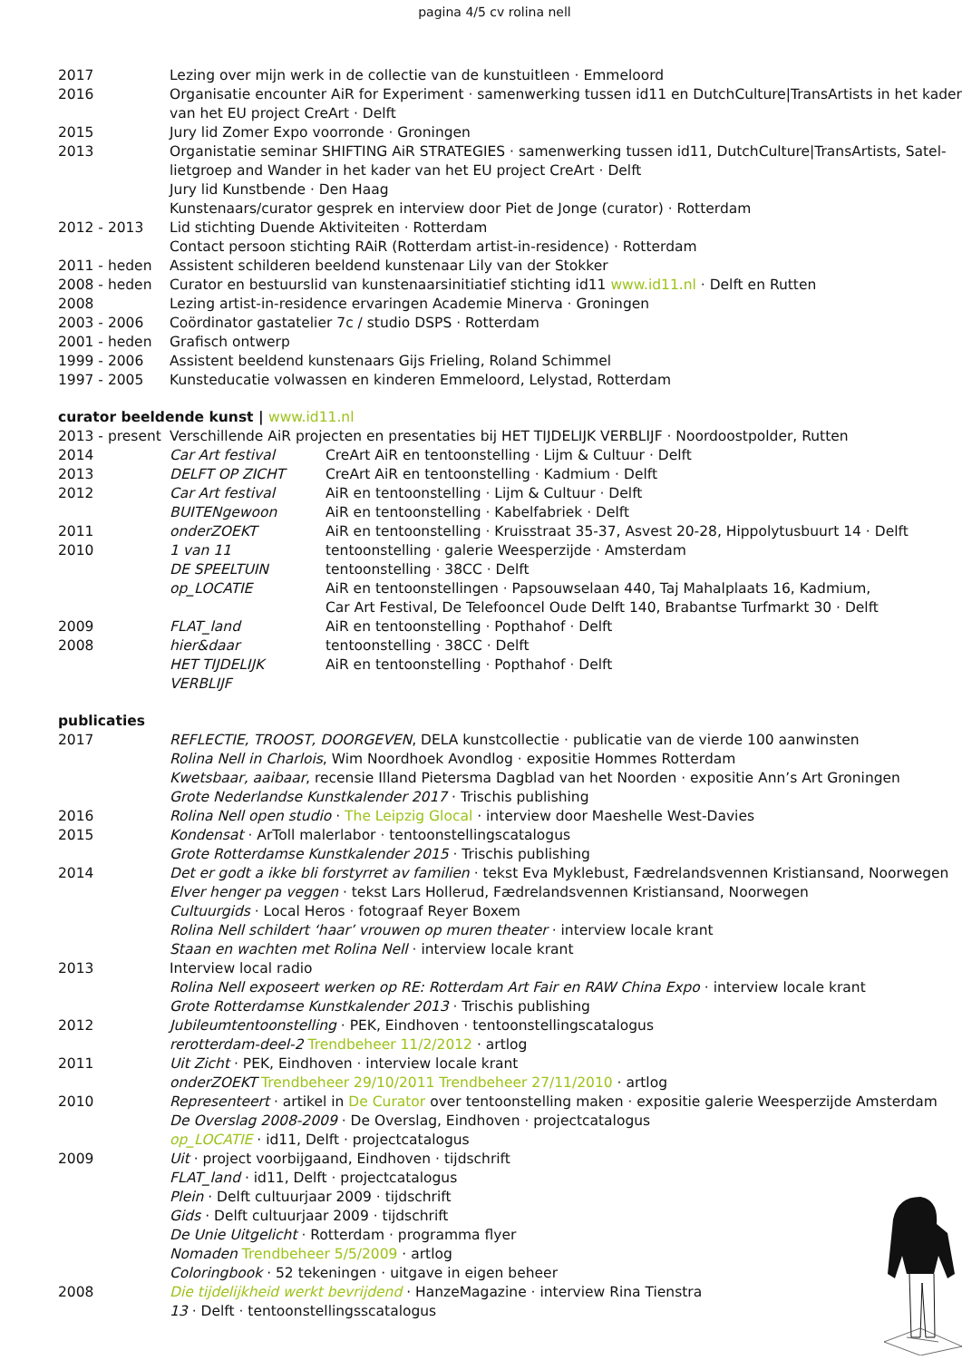pagina 4/5 cv rolina nell
| 2017 | Lezing over mijn werk in de collectie van de kunstuitleen · Emmeloord |
| 2016 | Organisatie encounter AiR for Experiment · samenwerking tussen id11 en DutchCulture/TransArtists in het kader van het EU project CreArt · Delft |
| 2015 | Jury lid Zomer Expo voorronde · Groningen |
| 2013 | Organistatie seminar SHIFTING AiR STRATEGIES · samenwerking tussen id11, DutchCulture/TransArtists, Satel-lietgroep and Wander in het kader van het EU project CreArt · Delft Jury lid Kunstbende · Den Haag Kunstenaars/curator gesprek en interview door Piet de Jonge (curator) · Rotterdam |
| 2012 - 2013 | Lid stichting Duende Aktiviteiten · Rotterdam Contact persoon stichting RAiR (Rotterdam artist-in-residence) · Rotterdam |
| 2011 - heden | Assistent schilderen beeldend kunstenaar Lily van der Stokker |
| 2008 - heden | Curator en bestuurslid van kunstenaarsinitiatief stichting id11 www.id11.nl · Delft en Rutten |
| 2008 | Lezing artist-in-residence ervaringen Academie Minerva · Groningen |
| 2003 - 2006 | Coördinator gastatelier 7c / studio DSPS · Rotterdam |
| 2001 - heden | Grafisch ontwerp |
| 1999 - 2006 | Assistent beeldend kunstenaars Gijs Frieling, Roland Schimmel |
| 1997 - 2005 | Kunsteducatie volwassen en kinderen Emmeloord, Lelystad, Rotterdam |
curator beeldende kunst | www.id11.nl
| 2013 - present | Verschillende AiR projecten en presentaties bij HET TIJDELIJK VERBLIJF · Noordoostpolder, Rutten | |
| 2014 | Car Art festival | CreArt AiR en tentoonstelling · Lijm & Cultuur · Delft |
| 2013 | DELFT OP ZICHT | CreArt AiR en tentoonstelling · Kadmium · Delft |
| 2012 | Car Art festival | AiR en tentoonstelling · Lijm & Cultuur · Delft |
| | BUITENgewoon | AiR en tentoonstelling · Kabelfabriek · Delft |
| 2011 | onderZOEKT | AiR en tentoonstelling · Kruisstraat 35-37, Asvest 20-28, Hippolytusbuurt 14 · Delft |
| 2010 | 1 van 11 | tentoonstelling · galerie Weesperzijde · Amsterdam |
| | DE SPEELTUIN | tentoonstelling · 38CC · Delft |
| | op_LOCATIE | AiR en tentoonstellingen · Papsouwselaan 440, Taj Mahalplaats 16, Kadmium, Car Art Festival, De Telefooncel Oude Delft 140, Brabantse Turfmarkt 30 · Delft |
| 2009 | FLAT_land | AiR en tentoonstelling · Popthahof · Delft |
| 2008 | hier&daar | tentoonstelling · 38CC · Delft |
| | HET TIJDELIJK VERBLIJF | AiR en tentoonstelling · Popthahof · Delft |
publicaties
| 2017 | REFLECTIE, TROOST, DOORGEVEN , DELA kunstcollectie · publicatie van de vierde 100 aanwinsten Rolina Nell in Charlois , Wim Noordhoek Avondlog · expositie Hommes Rotterdam Kwetsbaar, aaibaar , recensie Illand Pietersma Dagblad van het Noorden · expositie Ann’s Art Groningen Grote Nederlandse Kunstkalender 2017 · Trischis publishing |
| 2016 | Rolina Nell open studio · The Leipzig Glocal · interview door Maeshelle West-Davies |
| 2015 | Kondensat · ArToll malerlabor · tentoonstellingscatalogus Grote Rotterdamse Kunstkalender 2015 · Trischis publishing |
| 2014 | Det er godt a ikke bli forstyrret av familien · tekst Eva Myklebust, Fædrelandsvennen Kristiansand, Noorwegen Elver henger pa veggen · tekst Lars Hollerud, Fædrelandsvennen Kristiansand, Noorwegen Cultuurgids · Local Heros · fotograaf Reyer Boxem Rolina Nell schildert ‘haar’ vrouwen op muren theater · interview locale krant Staan en wachten met Rolina Nell · interview locale krant |
| 2013 | Interview local radio Rolina Nell exposeert werken op RE: Rotterdam Art Fair en RAW China Expo · interview locale krant Grote Rotterdamse Kunstkalender 2013 · Trischis publishing |
| 2012 | Jubileumtentoonstelling · PEK, Eindhoven · tentoonstellingscatalogus rerotterdam-deel-2 Trendbeheer 11/2/2012 · artlog |
| 2011 | Uit Zicht · PEK, Eindhoven · interview locale krant onderZOEKT Trendbeheer 29/10/2011 Trendbeheer 27/11/2010 · artlog |
| 2010 | Representeert · artikel in De Curator over tentoonstelling maken · expositie galerie Weesperzijde Amsterdam De Overslag 2008-2009 · De Overslag, Eindhoven · projectcatalogus op_LOCATIE · id11, Delft · projectcatalogus |
| 2009 | Uit · project voorbijgaand, Eindhoven · tijdschrift FLAT_land · id11, Delft · projectcatalogus Plein · Delft cultuurjaar 2009 · tijdschrift Gids · Delft cultuurjaar 2009 · tijdschrift De Unie Uitgelicht · Rotterdam · programma flyer Nomaden Trendbeheer 5/5/2009 · artlog Coloringbook · 52 tekeningen · uitgave in eigen beheer |
| 2008 | Die tijdelijkheid werkt bevrijdend · HanzeMagazine · interview Rina Tienstra 13 · Delft · tentoonstellingsscatalogus |